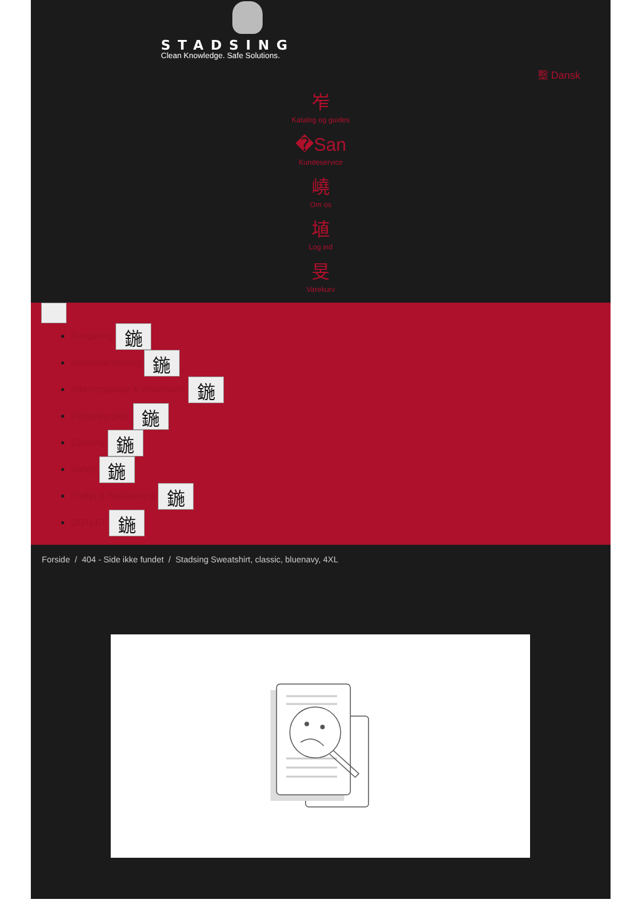STADSING
Clean Knowledge. Safe Solutions.
壂 Dansk
岝
Katalog og guides
�San
Kundeservice
嶢
Om os
埴
Log ind
旻
Varekurv
Rengøring 鍦
Affaldshåndtering 鍦
Aftørringspapir & dispensere 鍦
Personlig pleje 鍦
Catering 鍦
Safety 鍦
Fodtøj & Beklædning 鍦
OUTLET 鍦
Forside / 404 - Side ikke fundet / Stadsing Sweatshirt, classic, bluenavy, 4XL